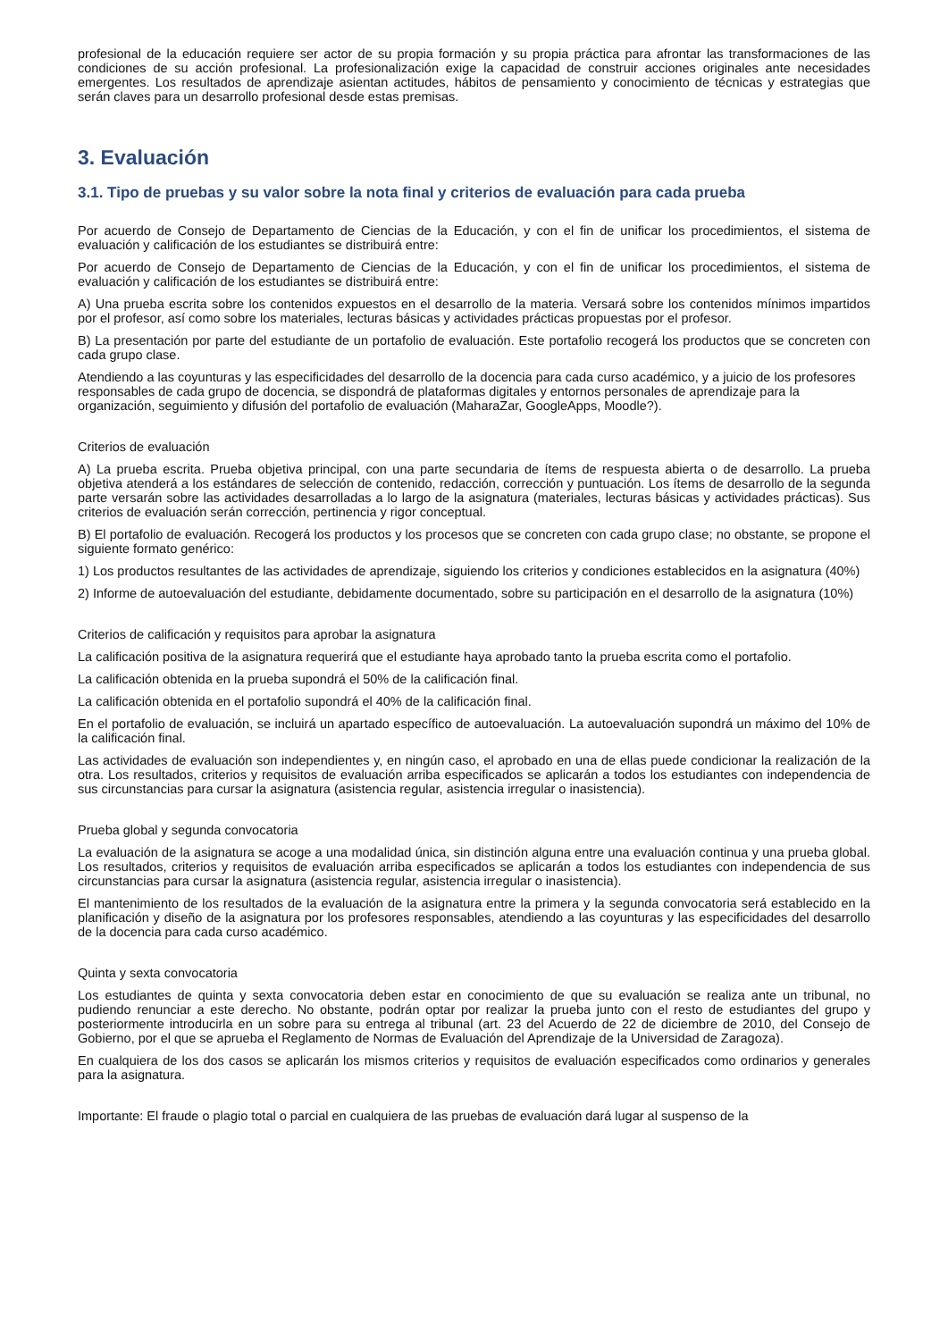profesional de la educación requiere ser actor de su propia formación y su propia práctica para afrontar las transformaciones de las condiciones de su acción profesional. La profesionalización exige la capacidad de construir acciones originales ante necesidades emergentes. Los resultados de aprendizaje asientan actitudes, hábitos de pensamiento y conocimiento de técnicas y estrategias que serán claves para un desarrollo profesional desde estas premisas.
3. Evaluación
3.1. Tipo de pruebas y su valor sobre la nota final y criterios de evaluación para cada prueba
Por acuerdo de Consejo de Departamento de Ciencias de la Educación, y con el fin de unificar los procedimientos, el sistema de evaluación y calificación de los estudiantes se distribuirá entre:
Por acuerdo de Consejo de Departamento de Ciencias de la Educación, y con el fin de unificar los procedimientos, el sistema de evaluación y calificación de los estudiantes se distribuirá entre:
A) Una prueba escrita sobre los contenidos expuestos en el desarrollo de la materia. Versará sobre los contenidos mínimos impartidos por el profesor, así como sobre los materiales, lecturas básicas y actividades prácticas propuestas por el profesor.
B) La presentación por parte del estudiante de un portafolio de evaluación. Este portafolio recogerá los productos que se concreten con cada grupo clase.
Atendiendo a las coyunturas y las especificidades del desarrollo de la docencia para cada curso académico, y a juicio de los profesores responsables de cada grupo de docencia, se dispondrá de plataformas digitales y entornos personales de aprendizaje para la organización, seguimiento y difusión del portafolio de evaluación (MaharaZar, GoogleApps, Moodle?).
Criterios de evaluación
A) La prueba escrita. Prueba objetiva principal, con una parte secundaria de ítems de respuesta abierta o de desarrollo. La prueba objetiva atenderá a los estándares de selección de contenido, redacción, corrección y puntuación. Los ítems de desarrollo de la segunda parte versarán sobre las actividades desarrolladas a lo largo de la asignatura (materiales, lecturas básicas y actividades prácticas). Sus criterios de evaluación serán corrección, pertinencia y rigor conceptual.
B) El portafolio de evaluación. Recogerá los productos y los procesos que se concreten con cada grupo clase; no obstante, se propone el siguiente formato genérico:
1) Los productos resultantes de las actividades de aprendizaje, siguiendo los criterios y condiciones establecidos en la asignatura (40%)
2) Informe de autoevaluación del estudiante, debidamente documentado, sobre su participación en el desarrollo de la asignatura (10%)
Criterios de calificación y requisitos para aprobar la asignatura
La calificación positiva de la asignatura requerirá que el estudiante haya aprobado tanto la prueba escrita como el portafolio.
La calificación obtenida en la prueba supondrá el 50% de la calificación final.
La calificación obtenida en el portafolio supondrá el 40% de la calificación final.
En el portafolio de evaluación, se incluirá un apartado específico de autoevaluación. La autoevaluación supondrá un máximo del 10% de la calificación final.
Las actividades de evaluación son independientes y, en ningún caso, el aprobado en una de ellas puede condicionar la realización de la otra. Los resultados, criterios y requisitos de evaluación arriba especificados se aplicarán a todos los estudiantes con independencia de sus circunstancias para cursar la asignatura (asistencia regular, asistencia irregular o inasistencia).
Prueba global y segunda convocatoria
La evaluación de la asignatura se acoge a una modalidad única, sin distinción alguna entre una evaluación continua y una prueba global. Los resultados, criterios y requisitos de evaluación arriba especificados se aplicarán a todos los estudiantes con independencia de sus circunstancias para cursar la asignatura (asistencia regular, asistencia irregular o inasistencia).
El mantenimiento de los resultados de la evaluación de la asignatura entre la primera y la segunda convocatoria será establecido en la planificación y diseño de la asignatura por los profesores responsables, atendiendo a las coyunturas y las especificidades del desarrollo de la docencia para cada curso académico.
Quinta y sexta convocatoria
Los estudiantes de quinta y sexta convocatoria deben estar en conocimiento de que su evaluación se realiza ante un tribunal, no pudiendo renunciar a este derecho. No obstante, podrán optar por realizar la prueba junto con el resto de estudiantes del grupo y posteriormente introducirla en un sobre para su entrega al tribunal (art. 23 del Acuerdo de 22 de diciembre de 2010, del Consejo de Gobierno, por el que se aprueba el Reglamento de Normas de Evaluación del Aprendizaje de la Universidad de Zaragoza).
En cualquiera de los dos casos se aplicarán los mismos criterios y requisitos de evaluación especificados como ordinarios y generales para la asignatura.
Importante: El fraude o plagio total o parcial en cualquiera de las pruebas de evaluación dará lugar al suspenso de la